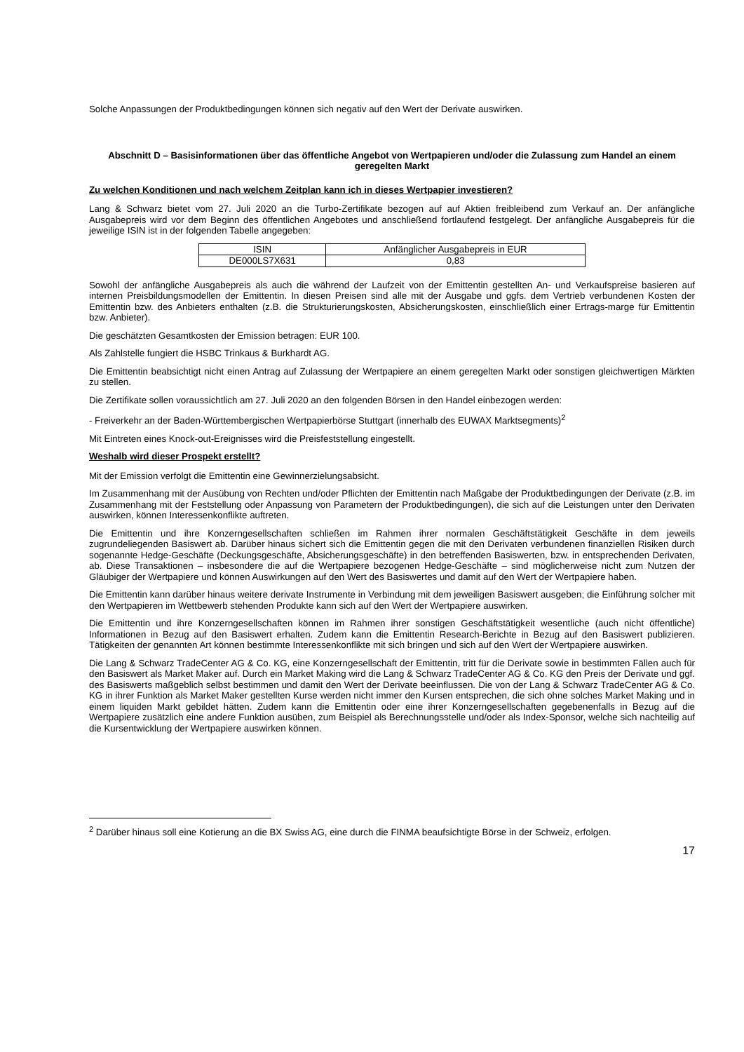Solche Anpassungen der Produktbedingungen können sich negativ auf den Wert der Derivate auswirken.
Abschnitt D – Basisinformationen über das öffentliche Angebot von Wertpapieren und/oder die Zulassung zum Handel an einem geregelten Markt
Zu welchen Konditionen und nach welchem Zeitplan kann ich in dieses Wertpapier investieren?
Lang & Schwarz bietet vom 27. Juli 2020 an die Turbo-Zertifikate bezogen auf auf Aktien freibleibend zum Verkauf an. Der anfängliche Ausgabepreis wird vor dem Beginn des öffentlichen Angebotes und anschließend fortlaufend festgelegt. Der anfängliche Ausgabepreis für die jeweilige ISIN ist in der folgenden Tabelle angegeben:
| ISIN | Anfänglicher Ausgabepreis in EUR |
| --- | --- |
| DE000LS7X631 | 0,83 |
Sowohl der anfängliche Ausgabepreis als auch die während der Laufzeit von der Emittentin gestellten An- und Verkaufspreise basieren auf internen Preisbildungsmodellen der Emittentin. In diesen Preisen sind alle mit der Ausgabe und ggfs. dem Vertrieb verbundenen Kosten der Emittentin bzw. des Anbieters enthalten (z.B. die Strukturierungskosten, Absicherungskosten, einschließlich einer Ertrags-marge für Emittentin bzw. Anbieter).
Die geschätzten Gesamtkosten der Emission betragen: EUR 100.
Als Zahlstelle fungiert die HSBC Trinkaus & Burkhardt AG.
Die Emittentin beabsichtigt nicht einen Antrag auf Zulassung der Wertpapiere an einem geregelten Markt oder sonstigen gleichwertigen Märkten zu stellen.
Die Zertifikate sollen voraussichtlich am 27. Juli 2020 an den folgenden Börsen in den Handel einbezogen werden:
- Freiverkehr an der Baden-Württembergischen Wertpapierbörse Stuttgart (innerhalb des EUWAX Marktsegments)<sup>2</sup>
Mit Eintreten eines Knock-out-Ereignisses wird die Preisfeststellung eingestellt.
Weshalb wird dieser Prospekt erstellt?
Mit der Emission verfolgt die Emittentin eine Gewinnerzielungsabsicht.
Im Zusammenhang mit der Ausübung von Rechten und/oder Pflichten der Emittentin nach Maßgabe der Produktbedingungen der Derivate (z.B. im Zusammenhang mit der Feststellung oder Anpassung von Parametern der Produktbedingungen), die sich auf die Leistungen unter den Derivaten auswirken, können Interessenkonflikte auftreten.
Die Emittentin und ihre Konzerngesellschaften schließen im Rahmen ihrer normalen Geschäftstätigkeit Geschäfte in dem jeweils zugrundeliegenden Basiswert ab. Darüber hinaus sichert sich die Emittentin gegen die mit den Derivaten verbundenen finanziellen Risiken durch sogenannte Hedge-Geschäfte (Deckungsgeschäfte, Absicherungsgeschäfte) in den betreffenden Basiswerten, bzw. in entsprechenden Derivaten, ab. Diese Transaktionen – insbesondere die auf die Wertpapiere bezogenen Hedge-Geschäfte – sind möglicherweise nicht zum Nutzen der Gläubiger der Wertpapiere und können Auswirkungen auf den Wert des Basiswertes und damit auf den Wert der Wertpapiere haben.
Die Emittentin kann darüber hinaus weitere derivate Instrumente in Verbindung mit dem jeweiligen Basiswert ausgeben; die Einführung solcher mit den Wertpapieren im Wettbewerb stehenden Produkte kann sich auf den Wert der Wertpapiere auswirken.
Die Emittentin und ihre Konzerngesellschaften können im Rahmen ihrer sonstigen Geschäftstätigkeit wesentliche (auch nicht öffentliche) Informationen in Bezug auf den Basiswert erhalten. Zudem kann die Emittentin Research-Berichte in Bezug auf den Basiswert publizieren. Tätigkeiten der genannten Art können bestimmte Interessenkonflikte mit sich bringen und sich auf den Wert der Wertpapiere auswirken.
Die Lang & Schwarz TradeCenter AG & Co. KG, eine Konzerngesellschaft der Emittentin, tritt für die Derivate sowie in bestimmten Fällen auch für den Basiswert als Market Maker auf. Durch ein Market Making wird die Lang & Schwarz TradeCenter AG & Co. KG den Preis der Derivate und ggf. des Basiswerts maßgeblich selbst bestimmen und damit den Wert der Derivate beeinflussen. Die von der Lang & Schwarz TradeCenter AG & Co. KG in ihrer Funktion als Market Maker gestellten Kurse werden nicht immer den Kursen entsprechen, die sich ohne solches Market Making und in einem liquiden Markt gebildet hätten. Zudem kann die Emittentin oder eine ihrer Konzerngesellschaften gegebenenfalls in Bezug auf die Wertpapiere zusätzlich eine andere Funktion ausüben, zum Beispiel als Berechnungsstelle und/oder als Index-Sponsor, welche sich nachteilig auf die Kursentwicklung der Wertpapiere auswirken können.
<sup>2</sup> Darüber hinaus soll eine Kotierung an die BX Swiss AG, eine durch die FINMA beaufsichtigte Börse in der Schweiz, erfolgen.
17